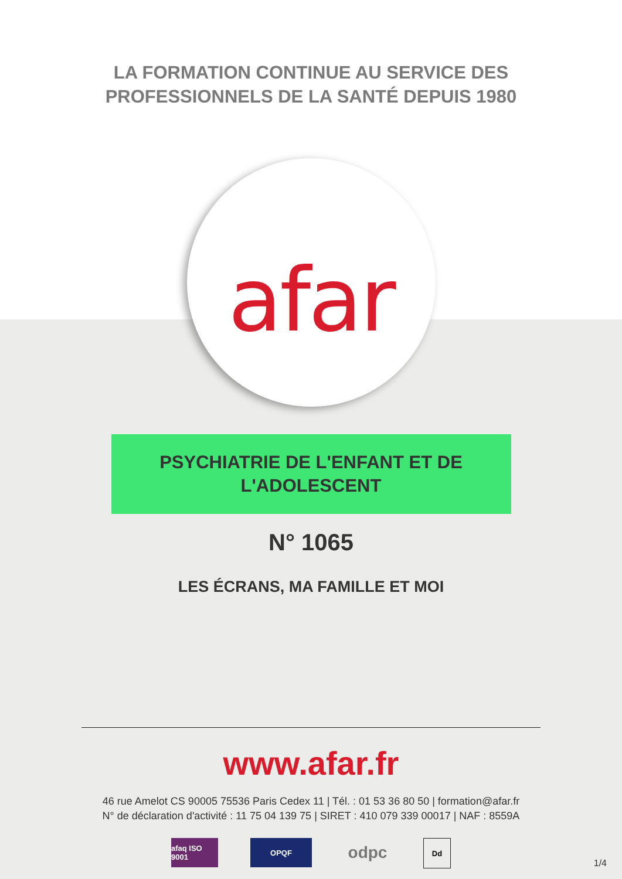LA FORMATION CONTINUE AU SERVICE DES
PROFESSIONNELS DE LA SANTÉ DEPUIS 1980
afar
PSYCHIATRIE DE L'ENFANT ET DE
L'ADOLESCENT
N° 1065
LES ÉCRANS, MA FAMILLE ET MOI
www.afar.fr
46 rue Amelot CS 90005 75536 Paris Cedex 11 | Tél. : 01 53 36 80 50 | formation@afar.fr
N° de déclaration d'activité : 11 75 04 139 75 | SIRET : 410 079 339 00017 | NAF : 8559A
afaq ISO 9001
OPQF
odpc
Dd
1/4